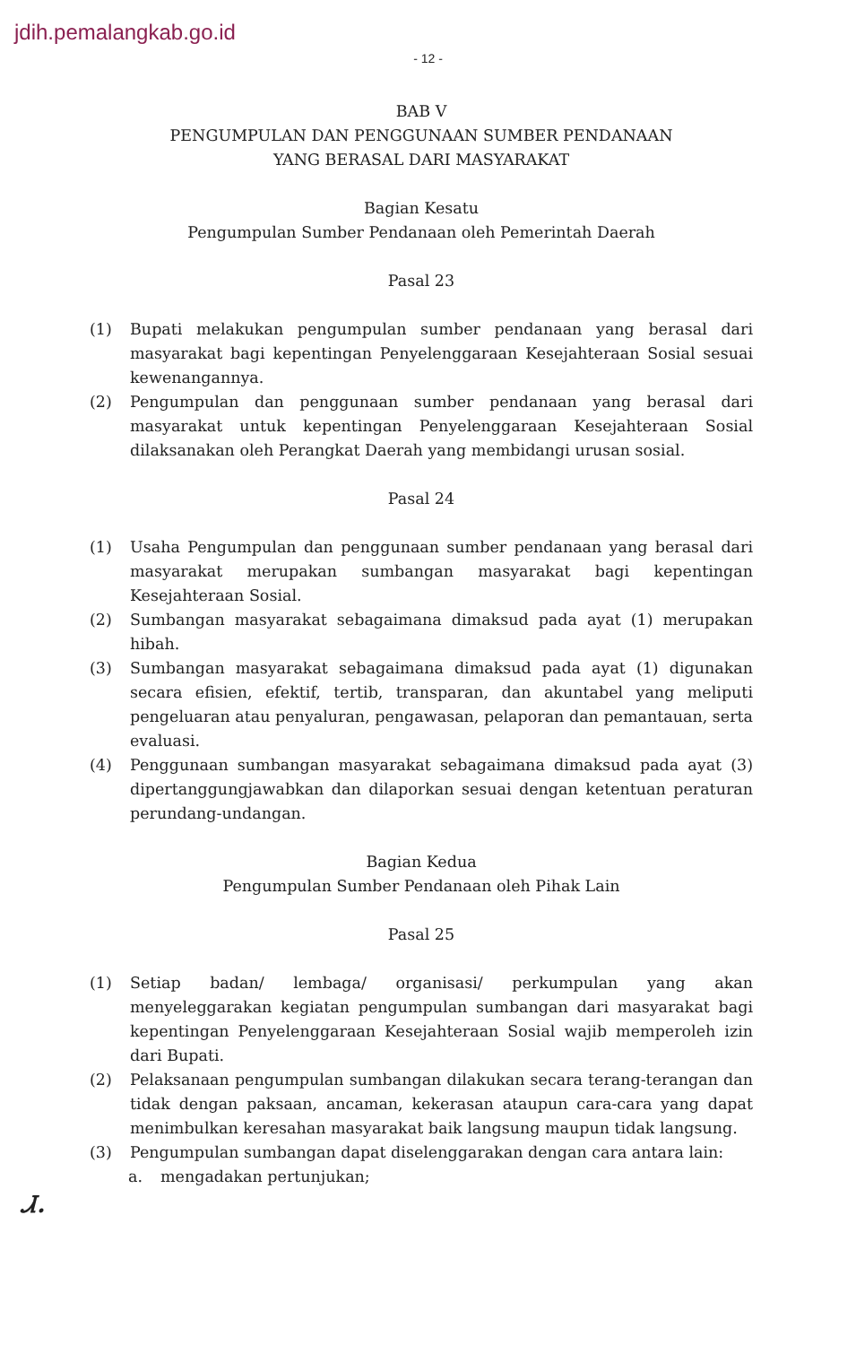jdih.pemalangkab.go.id
- 12 -
BAB V
PENGUMPULAN DAN PENGGUNAAN SUMBER PENDANAAN
YANG BERASAL DARI MASYARAKAT
Bagian Kesatu
Pengumpulan Sumber Pendanaan oleh Pemerintah Daerah
Pasal 23
(1) Bupati melakukan pengumpulan sumber pendanaan yang berasal dari masyarakat bagi kepentingan Penyelenggaraan Kesejahteraan Sosial sesuai kewenangannya.
(2) Pengumpulan dan penggunaan sumber pendanaan yang berasal dari masyarakat untuk kepentingan Penyelenggaraan Kesejahteraan Sosial dilaksanakan oleh Perangkat Daerah yang membidangi urusan sosial.
Pasal 24
(1) Usaha Pengumpulan dan penggunaan sumber pendanaan yang berasal dari masyarakat merupakan sumbangan masyarakat bagi kepentingan Kesejahteraan Sosial.
(2) Sumbangan masyarakat sebagaimana dimaksud pada ayat (1) merupakan hibah.
(3) Sumbangan masyarakat sebagaimana dimaksud pada ayat (1) digunakan secara efisien, efektif, tertib, transparan, dan akuntabel yang meliputi pengeluaran atau penyaluran, pengawasan, pelaporan dan pemantauan, serta evaluasi.
(4) Penggunaan sumbangan masyarakat sebagaimana dimaksud pada ayat (3) dipertanggungjawabkan dan dilaporkan sesuai dengan ketentuan peraturan perundang-undangan.
Bagian Kedua
Pengumpulan Sumber Pendanaan oleh Pihak Lain
Pasal 25
(1) Setiap badan/ lembaga/ organisasi/ perkumpulan yang akan menyeleggarakan kegiatan pengumpulan sumbangan dari masyarakat bagi kepentingan Penyelenggaraan Kesejahteraan Sosial wajib memperoleh izin dari Bupati.
(2) Pelaksanaan pengumpulan sumbangan dilakukan secara terang-terangan dan tidak dengan paksaan, ancaman, kekerasan ataupun cara-cara yang dapat menimbulkan keresahan masyarakat baik langsung maupun tidak langsung.
(3) Pengumpulan sumbangan dapat diselenggarakan dengan cara antara lain:
a. mengadakan pertunjukan;
Ꮧ.